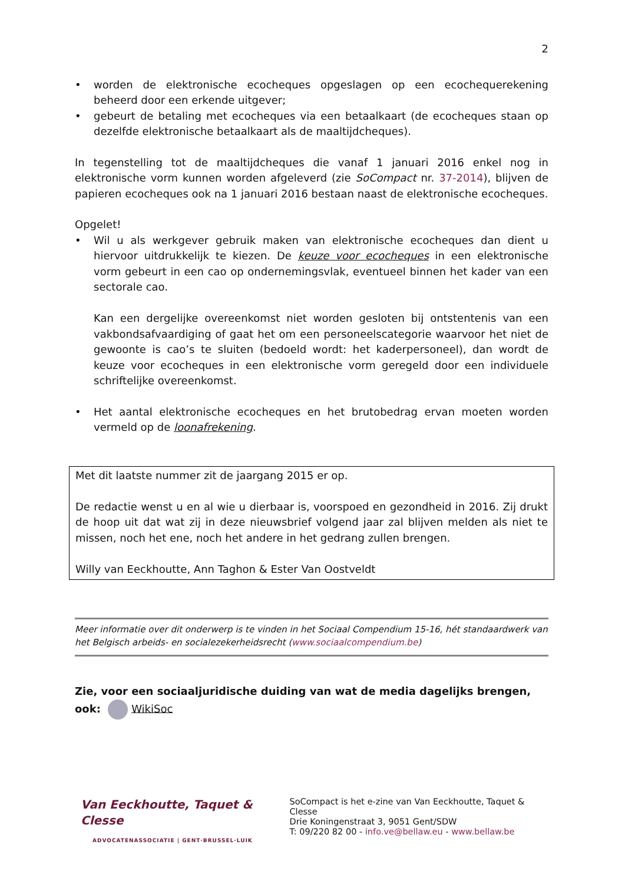2
• worden de elektronische ecocheques opgeslagen op een ecochequerekening beheerd door een erkende uitgever;
• gebeurt de betaling met ecocheques via een betaalkaart (de ecocheques staan op dezelfde elektronische betaalkaart als de maaltijdcheques).
In tegenstelling tot de maaltijdcheques die vanaf 1 januari 2016 enkel nog in elektronische vorm kunnen worden afgeleverd (zie SoCompact nr. 37-2014), blijven de papieren ecocheques ook na 1 januari 2016 bestaan naast de elektronische ecocheques.
Opgelet!
• Wil u als werkgever gebruik maken van elektronische ecocheques dan dient u hiervoor uitdrukkelijk te kiezen. De keuze voor ecocheques in een elektronische vorm gebeurt in een cao op ondernemingsvlak, eventueel binnen het kader van een sectorale cao.
Kan een dergelijke overeenkomst niet worden gesloten bij ontstentenis van een vakbondsafvaardiging of gaat het om een personeelscategorie waarvoor het niet de gewoonte is cao’s te sluiten (bedoeld wordt: het kaderpersoneel), dan wordt de keuze voor ecocheques in een elektronische vorm geregeld door een individuele schriftelijke overeenkomst.
• Het aantal elektronische ecocheques en het brutobedrag ervan moeten worden vermeld op de loonafrekening.
Met dit laatste nummer zit de jaargang 2015 er op.
De redactie wenst u en al wie u dierbaar is, voorspoed en gezondheid in 2016. Zij drukt de hoop uit dat wat zij in deze nieuwsbrief volgend jaar zal blijven melden als niet te missen, noch het ene, noch het andere in het gedrang zullen brengen.
Willy van Eeckhoutte, Ann Taghon & Ester Van Oostveldt
Meer informatie over dit onderwerp is te vinden in het Sociaal Compendium 15-16, hét standaardwerk van het Belgisch arbeids- en socialezekerheidsrecht (www.sociaalcompendium.be)
Zie, voor een sociaaljuridische duiding van wat de media dagelijks brengen, ook: WikiSoc
Van Eeckhoutte, Taquet & Clesse
ADVOCATENASSOCIATIE | GENT·BRUSSEL·LUIK
SoCompact is het e-zine van Van Eeckhoutte, Taquet & Clesse
Drie Koningenstraat 3, 9051 Gent/SDW
T: 09/220 82 00 - info.ve@bellaw.eu - www.bellaw.be